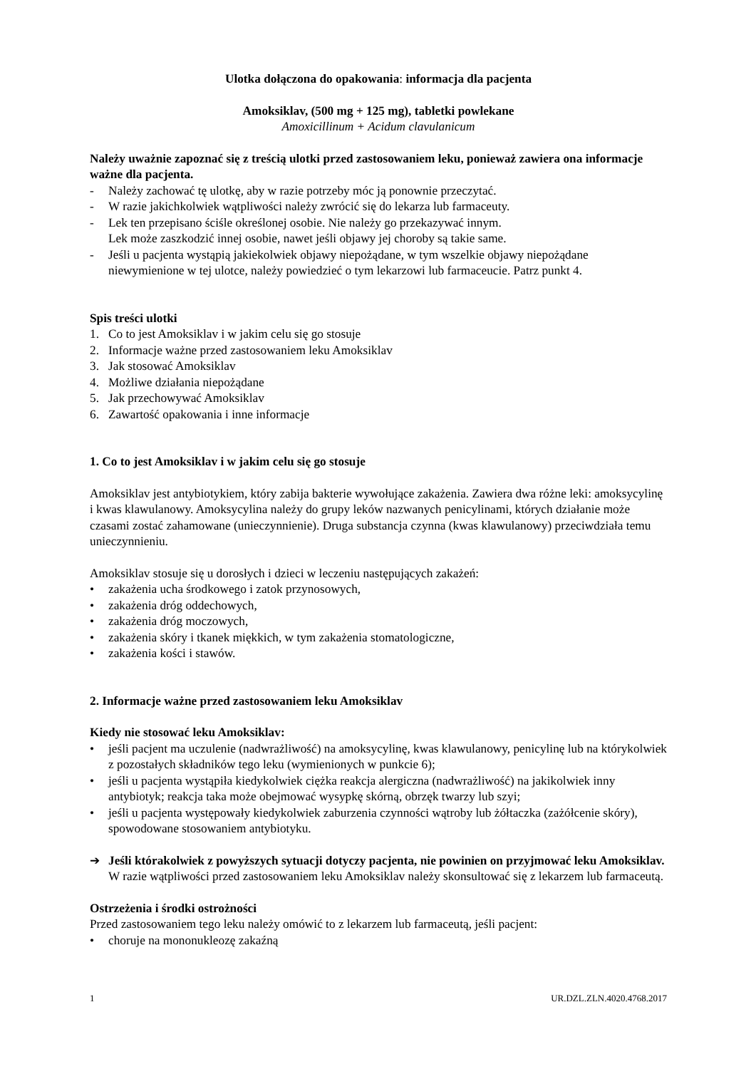Ulotka dołączona do opakowania: informacja dla pacjenta
Amoksiklav, (500 mg + 125 mg), tabletki powlekane
Amoxicillinum + Acidum clavulanicum
Należy uważnie zapoznać się z treścią ulotki przed zastosowaniem leku, ponieważ zawiera ona informacje ważne dla pacjenta.
- Należy zachować tę ulotkę, aby w razie potrzeby móc ją ponownie przeczytać.
- W razie jakichkolwiek wątpliwości należy zwrócić się do lekarza lub farmaceuty.
- Lek ten przepisano ściśle określonej osobie. Nie należy go przekazywać innym.
Lek może zaszkodzić innej osobie, nawet jeśli objawy jej choroby są takie same.
- Jeśli u pacjenta wystąpią jakiekolwiek objawy niepożądane, w tym wszelkie objawy niepożądane niewymienione w tej ulotce, należy powiedzieć o tym lekarzowi lub farmaceucie. Patrz punkt 4.
Spis treści ulotki
1. Co to jest Amoksiklav i w jakim celu się go stosuje
2. Informacje ważne przed zastosowaniem leku Amoksiklav
3. Jak stosować Amoksiklav
4. Możliwe działania niepożądane
5. Jak przechowywać Amoksiklav
6. Zawartość opakowania i inne informacje
1. Co to jest Amoksiklav i w jakim celu się go stosuje
Amoksiklav jest antybiotykiem, który zabija bakterie wywołujące zakażenia. Zawiera dwa różne leki: amoksycylinę i kwas klawulanowy. Amoksycylina należy do grupy leków nazwanych penicylinami, których działanie może czasami zostać zahamowane (unieczynnienie). Druga substancja czynna (kwas klawulanowy) przeciwdziała temu unieczynnieniu.
Amoksiklav stosuje się u dorosłych i dzieci w leczeniu następujących zakażeń:
• zakażenia ucha środkowego i zatok przynosowych,
• zakażenia dróg oddechowych,
• zakażenia dróg moczowych,
• zakażenia skóry i tkanek miękkich, w tym zakażenia stomatologiczne,
• zakażenia kości i stawów.
2. Informacje ważne przed zastosowaniem leku Amoksiklav
Kiedy nie stosować leku Amoksiklav:
• jeśli pacjent ma uczulenie (nadwrażliwość) na amoksycylinę, kwas klawulanowy, penicylinę lub na którykolwiek z pozostałych składników tego leku (wymienionych w punkcie 6);
• jeśli u pacjenta wystąpiła kiedykolwiek ciężka reakcja alergiczna (nadwrażliwość) na jakikolwiek inny antybiotyk; reakcja taka może obejmować wysypkę skórną, obrzęk twarzy lub szyi;
• jeśli u pacjenta występowały kiedykolwiek zaburzenia czynności wątroby lub żółtaczka (zażółcenie skóry), spowodowane stosowaniem antybiotyku.
➔ Jeśli którakolwiek z powyższych sytuacji dotyczy pacjenta, nie powinien on przyjmować leku Amoksiklav. W razie wątpliwości przed zastosowaniem leku Amoksiklav należy skonsultować się z lekarzem lub farmaceutą.
Ostrzeżenia i środki ostrożności
Przed zastosowaniem tego leku należy omówić to z lekarzem lub farmaceutą, jeśli pacjent:
• choruje na mononukleozę zakaźną
1 UR.DZL.ZLN.4020.4768.2017